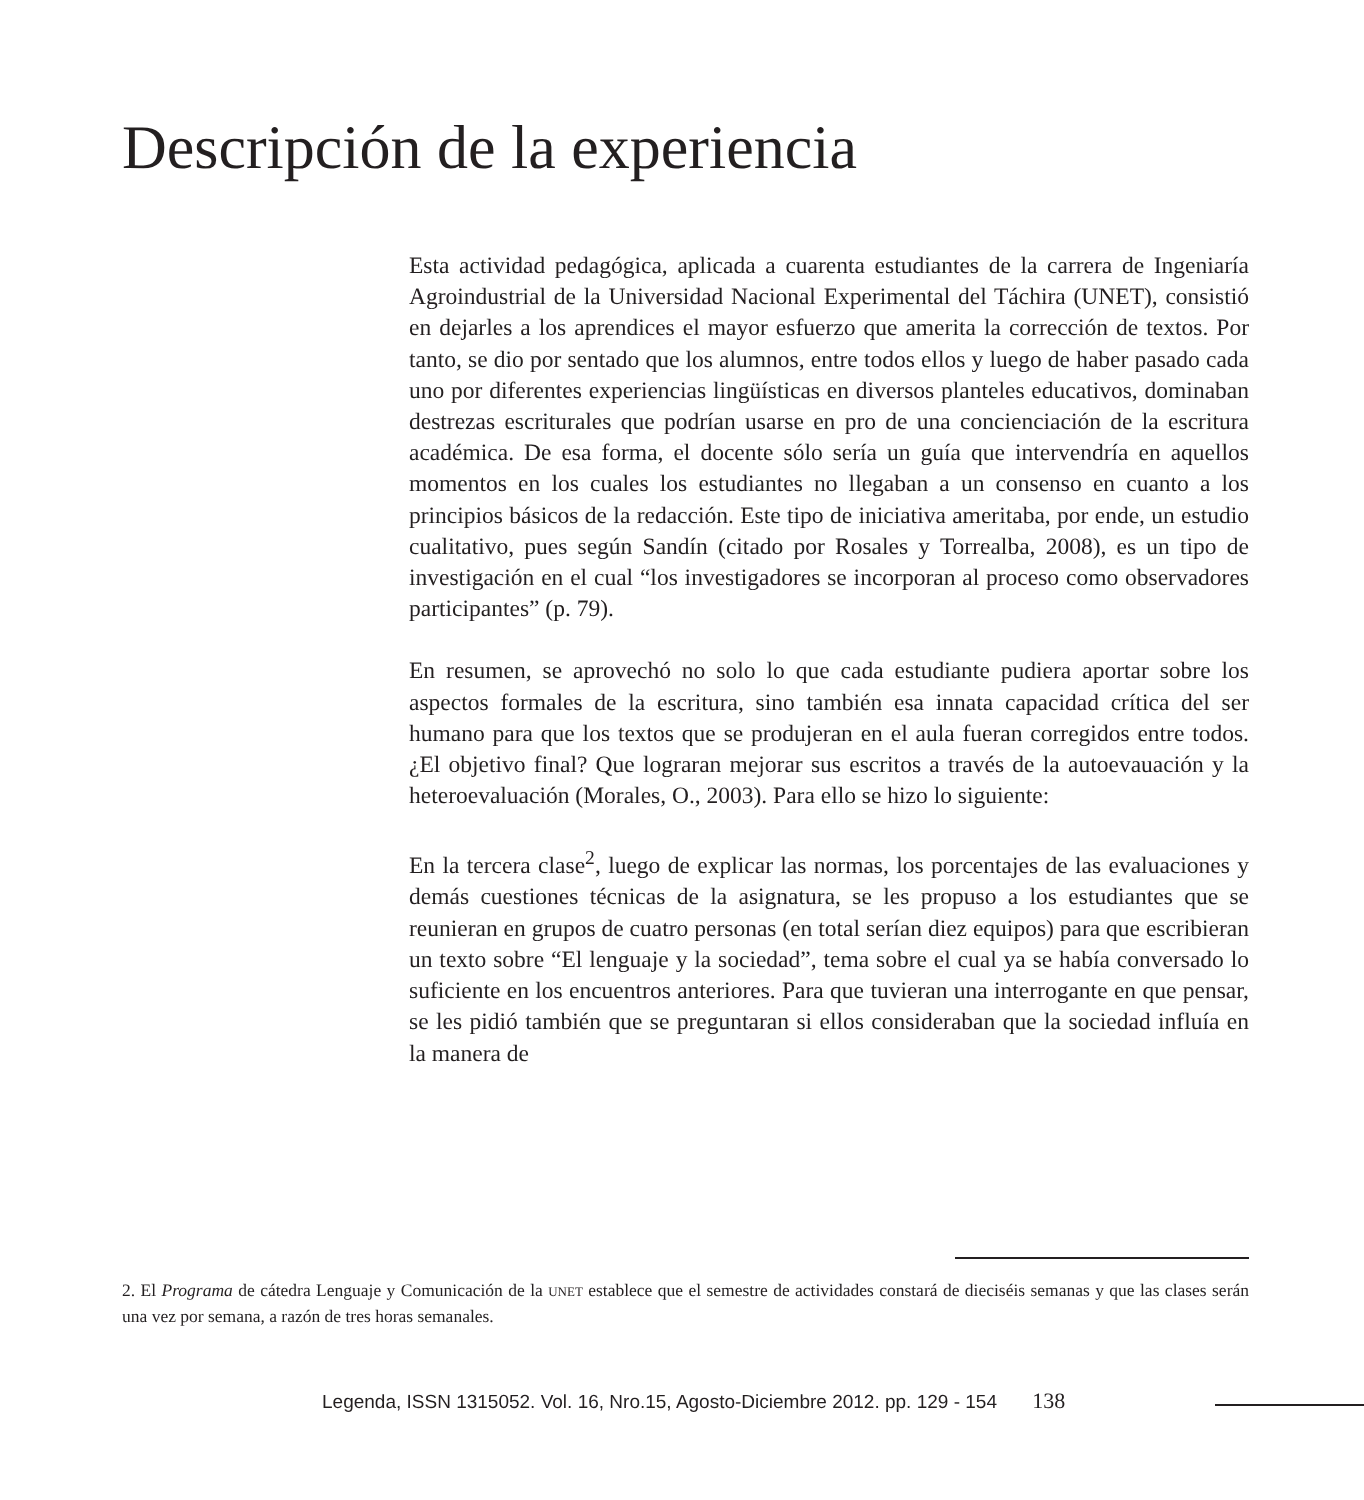Descripción de la experiencia
Esta actividad pedagógica, aplicada a cuarenta estudiantes de la carrera de Ingeniaría Agroindustrial de la Universidad Nacional Experimental del Táchira (UNET), consistió en dejarles a los aprendices el mayor esfuerzo que amerita la corrección de textos. Por tanto, se dio por sentado que los alumnos, entre todos ellos y luego de haber pasado cada uno por diferentes experiencias lingüísticas en diversos planteles educativos, dominaban destrezas escriturales que podrían usarse en pro de una concienciación de la escritura académica. De esa forma, el docente sólo sería un guía que intervendría en aquellos momentos en los cuales los estudiantes no llegaban a un consenso en cuanto a los principios básicos de la redacción. Este tipo de iniciativa ameritaba, por ende, un estudio cualitativo, pues según Sandín (citado por Rosales y Torrealba, 2008), es un tipo de investigación en el cual “los investigadores se incorporan al proceso como observadores participantes” (p. 79).
En resumen, se aprovechó no solo lo que cada estudiante pudiera aportar sobre los aspectos formales de la escritura, sino también esa innata capacidad crítica del ser humano para que los textos que se produjeran en el aula fueran corregidos entre todos. ¿El objetivo final? Que lograran mejorar sus escritos a través de la autoevauación y la heteroevaluación (Morales, O., 2003). Para ello se hizo lo siguiente:
En la tercera clase<sup>2</sup>, luego de explicar las normas, los porcentajes de las evaluaciones y demás cuestiones técnicas de la asignatura, se les propuso a los estudiantes que se reunieran en grupos de cuatro personas (en total serían diez equipos) para que escribieran un texto sobre “El lenguaje y la sociedad”, tema sobre el cual ya se había conversado lo suficiente en los encuentros anteriores. Para que tuvieran una interrogante en que pensar, se les pidió también que se preguntaran si ellos consideraban que la sociedad influía en la manera de
2. El Programa de cátedra Lenguaje y Comunicación de la UNET establece que el semestre de actividades constará de dieciséis semanas y que las clases serán una vez por semana, a razón de tres horas semanales.
Legenda, ISSN 1315052. Vol. 16, Nro.15, Agosto-Diciembre 2012. pp. 129 - 154 138